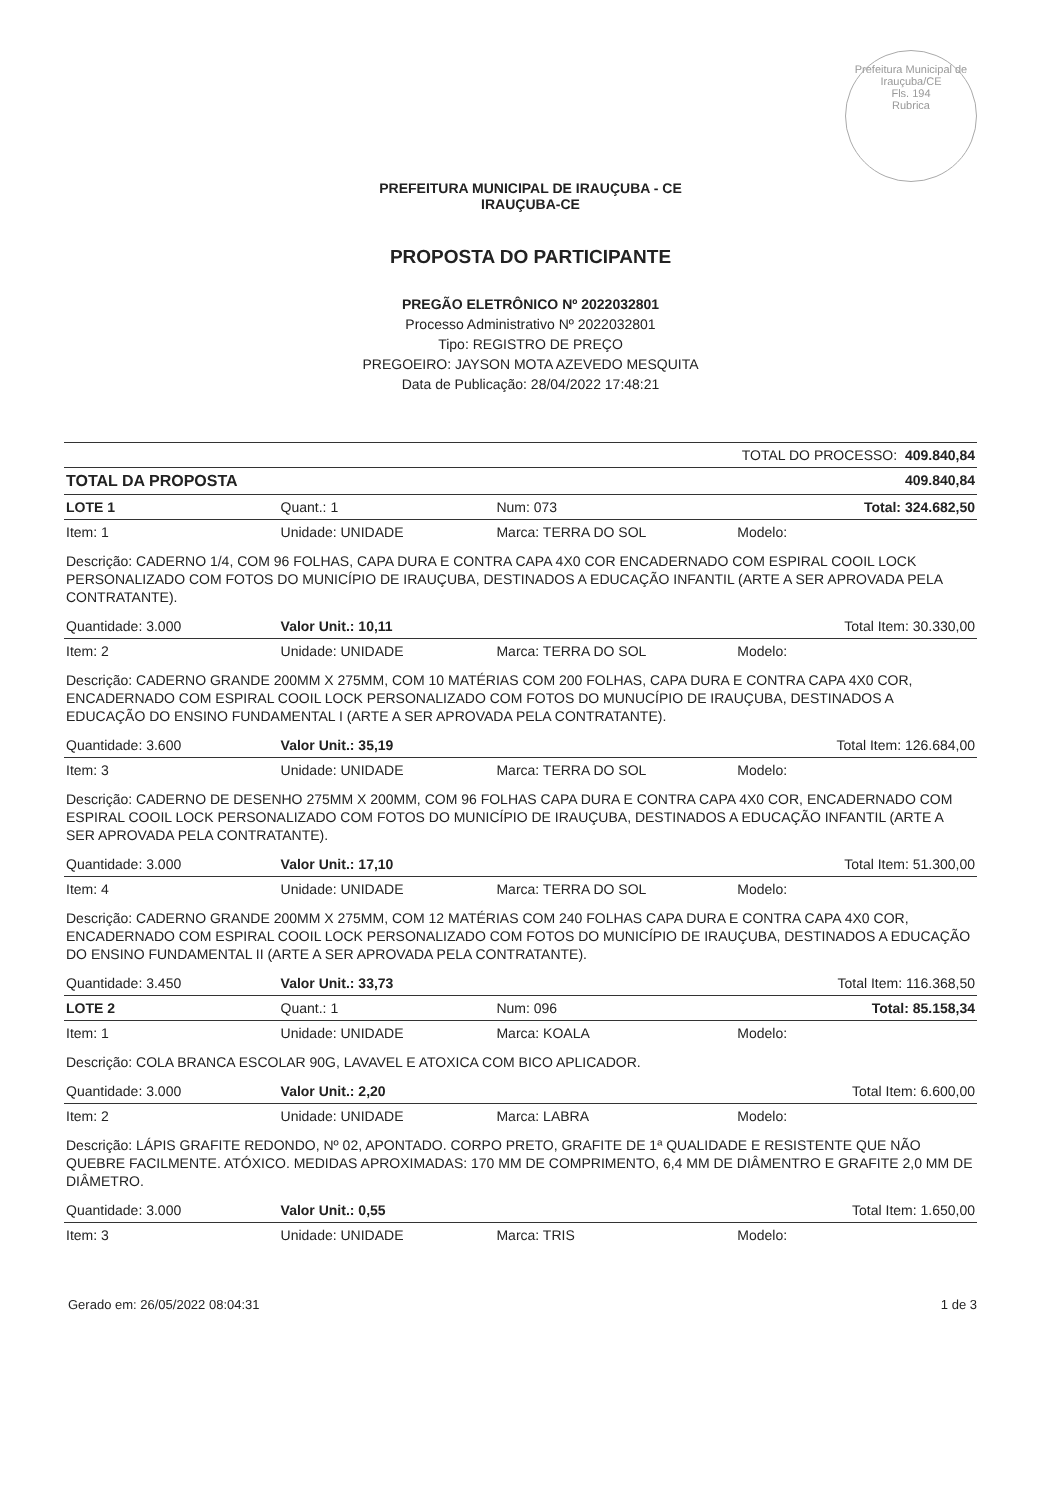Prefeitura Municipal de Irauçuba/CE
Fls. 194
Rubrica
PREFEITURA MUNICIPAL DE IRAUÇUBA - CE
IRAUÇUBA-CE
PROPOSTA DO PARTICIPANTE
PREGÃO ELETRÔNICO Nº 2022032801
Processo Administrativo Nº 2022032801
Tipo: REGISTRO DE PREÇO
PREGOEIRO: JAYSON MOTA AZEVEDO MESQUITA
Data de Publicação: 28/04/2022 17:48:21
| TOTAL DO PROCESSO: 409.840,84 | | | |
| TOTAL DA PROPOSTA | | | 409.840,84 |
| LOTE 1 | Quant.: 1 | Num: 073 | Total: 324.682,50 |
| Item: 1 | Unidade: UNIDADE | Marca: TERRA DO SOL | Modelo: |
| Descrição: CADERNO 1/4, COM 96 FOLHAS, CAPA DURA E CONTRA CAPA 4X0 COR ENCADERNADO COM ESPIRAL COOIL LOCK PERSONALIZADO COM FOTOS DO MUNICÍPIO DE IRAUÇUBA, DESTINADOS A EDUCAÇÃO INFANTIL (ARTE A SER APROVADA PELA CONTRATANTE). | | | |
| Quantidade: 3.000 | Valor Unit.: 10,11 | | Total Item: 30.330,00 |
| Item: 2 | Unidade: UNIDADE | Marca: TERRA DO SOL | Modelo: |
| Descrição: CADERNO GRANDE 200MM X 275MM, COM 10 MATÉRIAS COM 200 FOLHAS, CAPA DURA E CONTRA CAPA 4X0 COR, ENCADERNADO COM ESPIRAL COOIL LOCK PERSONALIZADO COM FOTOS DO MUNUCÍPIO DE IRAUÇUBA, DESTINADOS A EDUCAÇÃO DO ENSINO FUNDAMENTAL I (ARTE A SER APROVADA PELA CONTRATANTE). | | | |
| Quantidade: 3.600 | Valor Unit.: 35,19 | | Total Item: 126.684,00 |
| Item: 3 | Unidade: UNIDADE | Marca: TERRA DO SOL | Modelo: |
| Descrição: CADERNO DE DESENHO 275MM X 200MM, COM 96 FOLHAS CAPA DURA E CONTRA CAPA 4X0 COR, ENCADERNADO COM ESPIRAL COOIL LOCK PERSONALIZADO COM FOTOS DO MUNICÍPIO DE IRAUÇUBA, DESTINADOS A EDUCAÇÃO INFANTIL (ARTE A SER APROVADA PELA CONTRATANTE). | | | |
| Quantidade: 3.000 | Valor Unit.: 17,10 | | Total Item: 51.300,00 |
| Item: 4 | Unidade: UNIDADE | Marca: TERRA DO SOL | Modelo: |
| Descrição: CADERNO GRANDE 200MM X 275MM, COM 12 MATÉRIAS COM 240 FOLHAS CAPA DURA E CONTRA CAPA 4X0 COR, ENCADERNADO COM ESPIRAL COOIL LOCK PERSONALIZADO COM FOTOS DO MUNICÍPIO DE IRAUÇUBA, DESTINADOS A EDUCAÇÃO DO ENSINO FUNDAMENTAL II (ARTE A SER APROVADA PELA CONTRATANTE). | | | |
| Quantidade: 3.450 | Valor Unit.: 33,73 | | Total Item: 116.368,50 |
| LOTE 2 | Quant.: 1 | Num: 096 | Total: 85.158,34 |
| Item: 1 | Unidade: UNIDADE | Marca: KOALA | Modelo: |
| Descrição: COLA BRANCA ESCOLAR 90G, LAVAVEL E ATOXICA COM BICO APLICADOR. | | | |
| Quantidade: 3.000 | Valor Unit.: 2,20 | | Total Item: 6.600,00 |
| Item: 2 | Unidade: UNIDADE | Marca: LABRA | Modelo: |
| Descrição: LÁPIS GRAFITE REDONDO, Nº 02, APONTADO. CORPO PRETO, GRAFITE DE 1ª QUALIDADE E RESISTENTE QUE NÃO QUEBRE FACILMENTE. ATÓXICO. MEDIDAS APROXIMADAS: 170 MM DE COMPRIMENTO, 6,4 MM DE DIÂMENTRO E GRAFITE 2,0 MM DE DIÂMETRO. | | | |
| Quantidade: 3.000 | Valor Unit.: 0,55 | | Total Item: 1.650,00 |
| Item: 3 | Unidade: UNIDADE | Marca: TRIS | Modelo: |
Gerado em: 26/05/2022 08:04:31 1 de 3